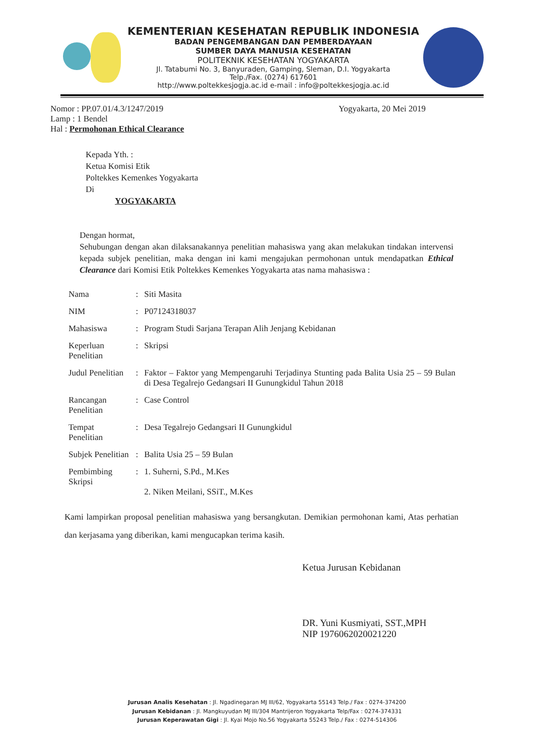KEMENTERIAN KESEHATAN REPUBLIK INDONESIA
BADAN PENGEMBANGAN DAN PEMBERDAYAAN
SUMBER DAYA MANUSIA KESEHATAN
POLITEKNIK KESEHATAN YOGYAKARTA
Jl. Tatabumi No. 3, Banyuraden, Gamping, Sleman, D.I. Yogyakarta
Telp./Fax. (0274) 617601
http://www.poltekkesjogja.ac.id e-mail : info@poltekkesjogja.ac.id
Nomor : PP.07.01/4.3/1247/2019
Lamp : 1 Bendel
Hal : Permohonan Ethical Clearance
Yogyakarta, 20 Mei 2019
Kepada Yth. :
Ketua Komisi Etik
Poltekkes Kemenkes Yogyakarta
Di
YOGYAKARTA
Dengan hormat,
Sehubungan dengan akan dilaksanakannya penelitian mahasiswa yang akan melakukan tindakan intervensi kepada subjek penelitian, maka dengan ini kami mengajukan permohonan untuk mendapatkan Ethical Clearance dari Komisi Etik Poltekkes Kemenkes Yogyakarta atas nama mahasiswa :
| Nama | : | Siti Masita |
| NIM | : | P07124318037 |
| Mahasiswa | : | Program Studi Sarjana Terapan Alih Jenjang Kebidanan |
| Keperluan Penelitian | : | Skripsi |
| Judul Penelitian | : | Faktor – Faktor yang Mempengaruhi Terjadinya Stunting pada Balita Usia 25 – 59 Bulan di Desa Tegalrejo Gedangsari II Gunungkidul Tahun 2018 |
| Rancangan Penelitian | : | Case Control |
| Tempat Penelitian | : | Desa Tegalrejo Gedangsari II Gunungkidul |
| Subjek Penelitian | : | Balita Usia 25 – 59 Bulan |
| Pembimbing Skripsi | : | 1. Suherni, S.Pd., M.Kes 2. Niken Meilani, SSiT., M.Kes |
Kami lampirkan proposal penelitian mahasiswa yang bersangkutan. Demikian permohonan kami, Atas perhatian dan kerjasama yang diberikan, kami mengucapkan terima kasih.
Ketua Jurusan Kebidanan
DR. Yuni Kusmiyati, SST.,MPH
NIP 197606202002122​0
Jurusan Analis Kesehatan : Jl. Ngadinegaran MJ III/62, Yogyakarta 55143 Telp./ Fax : 0274-374200
Jurusan Kebidanan : Jl. Mangkuyudan MJ III/304 Mantrijeron Yogyakarta Telp/Fax : 0274-374331
Jurusan Keperawatan Gigi : Jl. Kyai Mojo No.56 Yogyakarta 55243 Telp./ Fax : 0274-514306